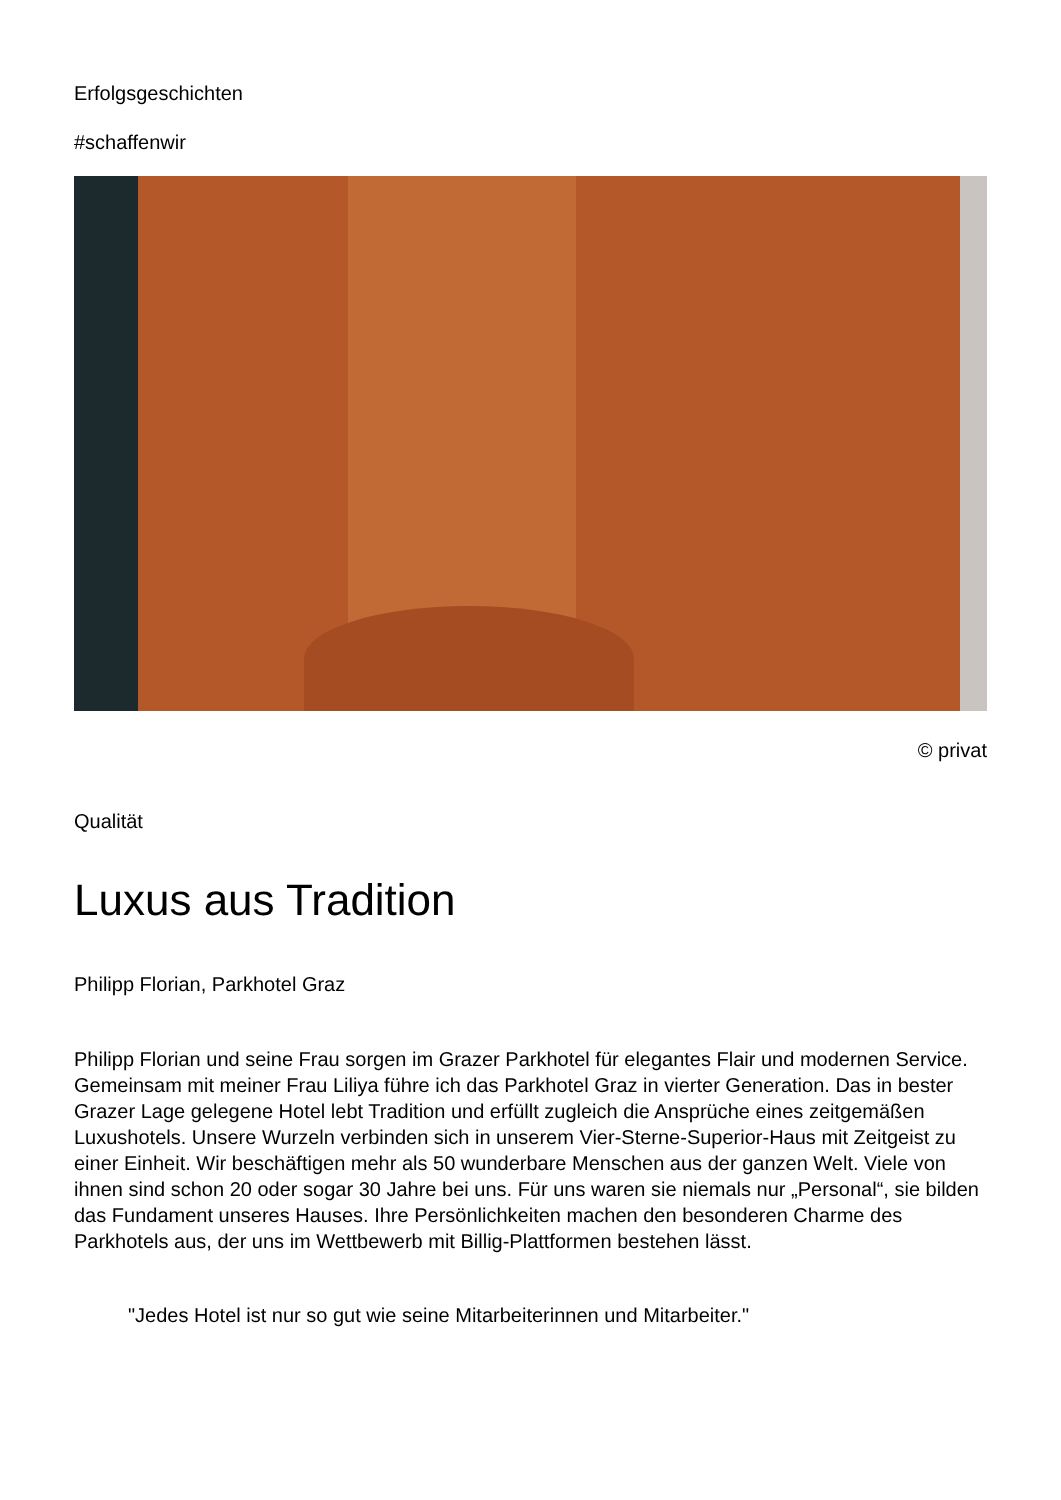Erfolgsgeschichten
#schaffenwir
© privat
Qualität
Luxus aus Tradition
Philipp Florian, Parkhotel Graz
Philipp Florian und seine Frau sorgen im Grazer Parkhotel für elegantes Flair und modernen Service. Gemeinsam mit meiner Frau Liliya führe ich das Parkhotel Graz in vierter Generation. Das in bester Grazer Lage gelegene Hotel lebt Tradition und erfüllt zugleich die Ansprüche eines zeitgemäßen Luxushotels. Unsere Wurzeln verbinden sich in unserem Vier-Sterne-Superior-Haus mit Zeitgeist zu einer Einheit. Wir beschäftigen mehr als 50 wunderbare Menschen aus der ganzen Welt. Viele von ihnen sind schon 20 oder sogar 30 Jahre bei uns. Für uns waren sie niemals nur „Personal“, sie bilden das Fundament unseres Hauses. Ihre Persönlichkeiten machen den besonderen Charme des Parkhotels aus, der uns im Wettbewerb mit Billig-Plattformen bestehen lässt.
"Jedes Hotel ist nur so gut wie seine Mitarbeiterinnen und Mitarbeiter."